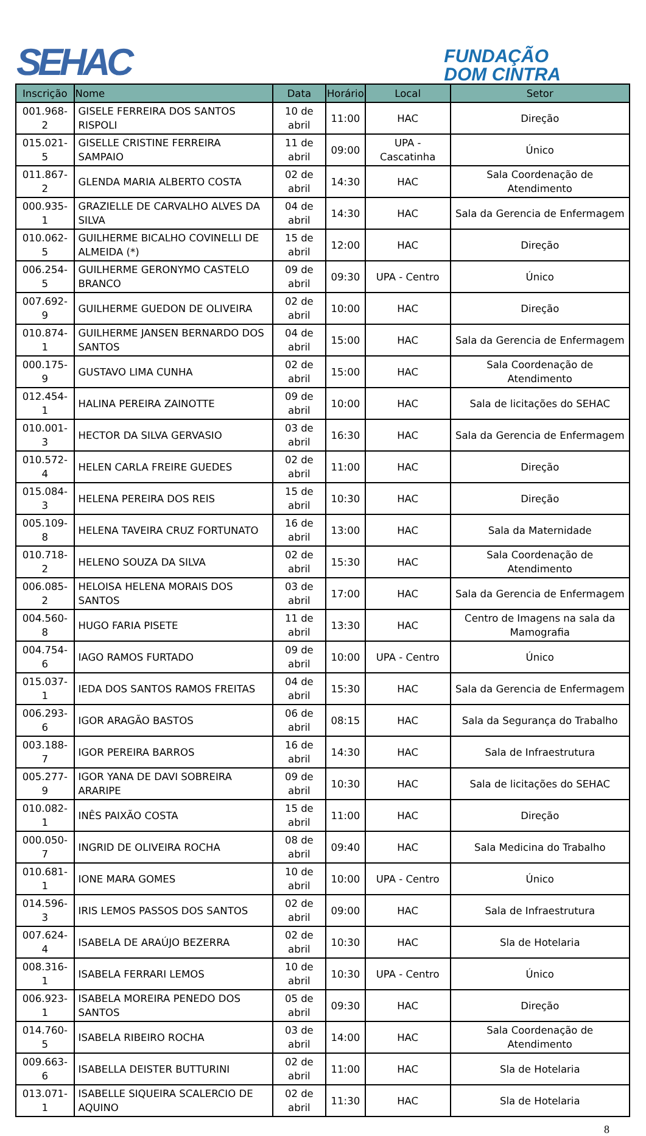SEHAC
FUNDAÇÃO
DOM CINTRA
| Inscrição | Nome | Data | Horário | Local | Setor |
| --- | --- | --- | --- | --- | --- |
| 001.968-2 | GISELE FERREIRA DOS SANTOS RISPOLI | 10 de abril | 11:00 | HAC | Direção |
| 015.021-5 | GISELLE CRISTINE FERREIRA SAMPAIO | 11 de abril | 09:00 | UPA - Cascatinha | Único |
| 011.867-2 | GLENDA MARIA ALBERTO COSTA | 02 de abril | 14:30 | HAC | Sala Coordenação de Atendimento |
| 000.935-1 | GRAZIELLE DE CARVALHO ALVES DA SILVA | 04 de abril | 14:30 | HAC | Sala da Gerencia de Enfermagem |
| 010.062-5 | GUILHERME BICALHO COVINELLI DE ALMEIDA (*) | 15 de abril | 12:00 | HAC | Direção |
| 006.254-5 | GUILHERME GERONYMO CASTELO BRANCO | 09 de abril | 09:30 | UPA - Centro | Único |
| 007.692-9 | GUILHERME GUEDON DE OLIVEIRA | 02 de abril | 10:00 | HAC | Direção |
| 010.874-1 | GUILHERME JANSEN BERNARDO DOS SANTOS | 04 de abril | 15:00 | HAC | Sala da Gerencia de Enfermagem |
| 000.175-9 | GUSTAVO LIMA CUNHA | 02 de abril | 15:00 | HAC | Sala Coordenação de Atendimento |
| 012.454-1 | HALINA PEREIRA ZAINOTTE | 09 de abril | 10:00 | HAC | Sala de licitações do SEHAC |
| 010.001-3 | HECTOR DA SILVA GERVASIO | 03 de abril | 16:30 | HAC | Sala da Gerencia de Enfermagem |
| 010.572-4 | HELEN CARLA FREIRE GUEDES | 02 de abril | 11:00 | HAC | Direção |
| 015.084-3 | HELENA PEREIRA DOS REIS | 15 de abril | 10:30 | HAC | Direção |
| 005.109-8 | HELENA TAVEIRA CRUZ FORTUNATO | 16 de abril | 13:00 | HAC | Sala da Maternidade |
| 010.718-2 | HELENO SOUZA DA SILVA | 02 de abril | 15:30 | HAC | Sala Coordenação de Atendimento |
| 006.085-2 | HELOISA HELENA MORAIS DOS SANTOS | 03 de abril | 17:00 | HAC | Sala da Gerencia de Enfermagem |
| 004.560-8 | HUGO FARIA PISETE | 11 de abril | 13:30 | HAC | Centro de Imagens na sala da Mamografia |
| 004.754-6 | IAGO RAMOS FURTADO | 09 de abril | 10:00 | UPA - Centro | Único |
| 015.037-1 | IEDA DOS SANTOS RAMOS FREITAS | 04 de abril | 15:30 | HAC | Sala da Gerencia de Enfermagem |
| 006.293-6 | IGOR ARAGÃO BASTOS | 06 de abril | 08:15 | HAC | Sala da Segurança do Trabalho |
| 003.188-7 | IGOR PEREIRA BARROS | 16 de abril | 14:30 | HAC | Sala de Infraestrutura |
| 005.277-9 | IGOR YANA DE DAVI SOBREIRA ARARIPE | 09 de abril | 10:30 | HAC | Sala de licitações do SEHAC |
| 010.082-1 | INÊS PAIXÃO COSTA | 15 de abril | 11:00 | HAC | Direção |
| 000.050-7 | INGRID DE OLIVEIRA ROCHA | 08 de abril | 09:40 | HAC | Sala Medicina do Trabalho |
| 010.681-1 | IONE MARA GOMES | 10 de abril | 10:00 | UPA - Centro | Único |
| 014.596-3 | IRIS LEMOS PASSOS DOS SANTOS | 02 de abril | 09:00 | HAC | Sala de Infraestrutura |
| 007.624-4 | ISABELA DE ARAÚJO BEZERRA | 02 de abril | 10:30 | HAC | Sla de Hotelaria |
| 008.316-1 | ISABELA FERRARI LEMOS | 10 de abril | 10:30 | UPA - Centro | Único |
| 006.923-1 | ISABELA MOREIRA PENEDO DOS SANTOS | 05 de abril | 09:30 | HAC | Direção |
| 014.760-5 | ISABELA RIBEIRO ROCHA | 03 de abril | 14:00 | HAC | Sala Coordenação de Atendimento |
| 009.663-6 | ISABELLA DEISTER BUTTURINI | 02 de abril | 11:00 | HAC | Sla de Hotelaria |
| 013.071-1 | ISABELLE SIQUEIRA SCALERCIO DE AQUINO | 02 de abril | 11:30 | HAC | Sla de Hotelaria |
8